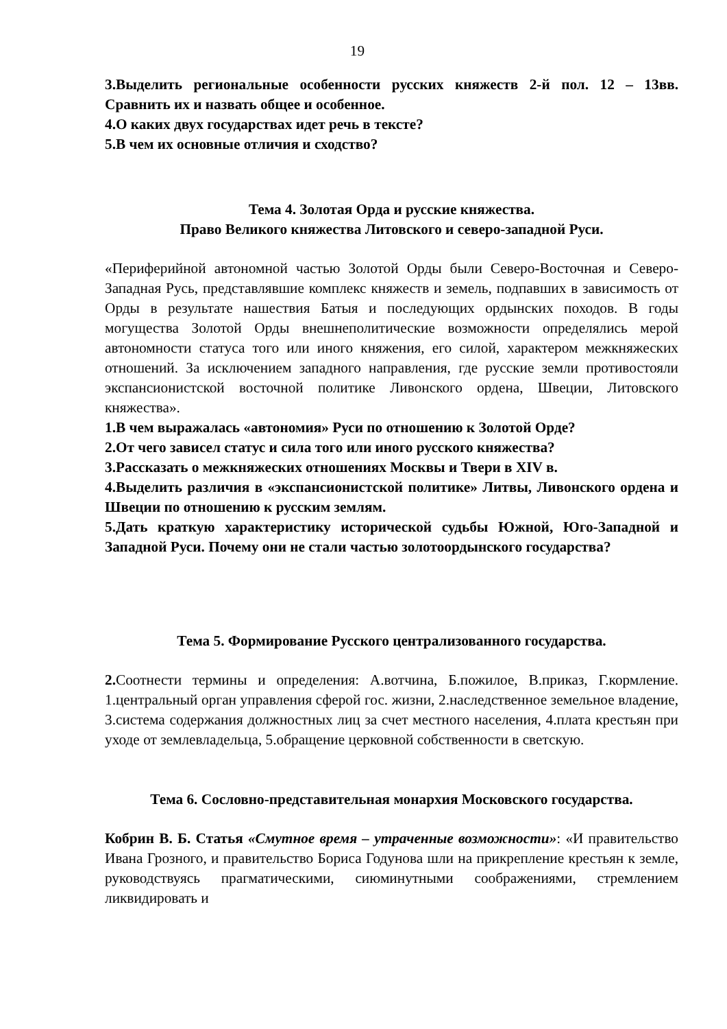19
3.Выделить региональные особенности русских княжеств 2-й пол. 12 – 13вв. Сравнить их и назвать общее и особенное.
4.О каких двух государствах идет речь в тексте?
5.В чем их основные отличия и сходство?
Тема 4. Золотая Орда и русские княжества.
Право Великого княжества Литовского и северо-западной Руси.
«Периферийной автономной частью Золотой Орды были Северо-Восточная и Северо-Западная Русь, представлявшие комплекс княжеств и земель, подпавших в зависимость от Орды в результате нашествия Батыя и последующих ордынских походов. В годы могущества Золотой Орды внешнеполитические возможности определялись мерой автономности статуса того или иного княжения, его силой, характером межкняжеских отношений. За исключением западного направления, где русские земли противостояли экспансионистской восточной политике Ливонского ордена, Швеции, Литовского княжества».
1.В чем выражалась «автономия» Руси по отношению к Золотой Орде?
2.От чего зависел статус и сила того или иного русского княжества?
3.Рассказать о межкняжеских отношениях Москвы и Твери в XIV в.
4.Выделить различия в «экспансионистской политике» Литвы, Ливонского ордена и Швеции по отношению к русским землям.
5.Дать краткую характеристику исторической судьбы Южной, Юго-Западной и Западной Руси. Почему они не стали частью золотоордынского государства?
Тема 5. Формирование Русского централизованного государства.
2. Соотнести термины и определения: А.вотчина, Б.пожилое, В.приказ, Г.кормление. 1.центральный орган управления сферой гос. жизни, 2.наследственное земельное владение, 3.система содержания должностных лиц за счет местного населения, 4.плата крестьян при уходе от землевладельца, 5.обращение церковной собственности в светскую.
Тема 6. Сословно-представительная монархия Московского государства.
Кобрин В. Б. Статья «Смутное время – утраченные возможности»: «И правительство Ивана Грозного, и правительство Бориса Годунова шли на прикрепление крестьян к земле, руководствуясь прагматическими, сиюминутными соображениями, стремлением ликвидировать и